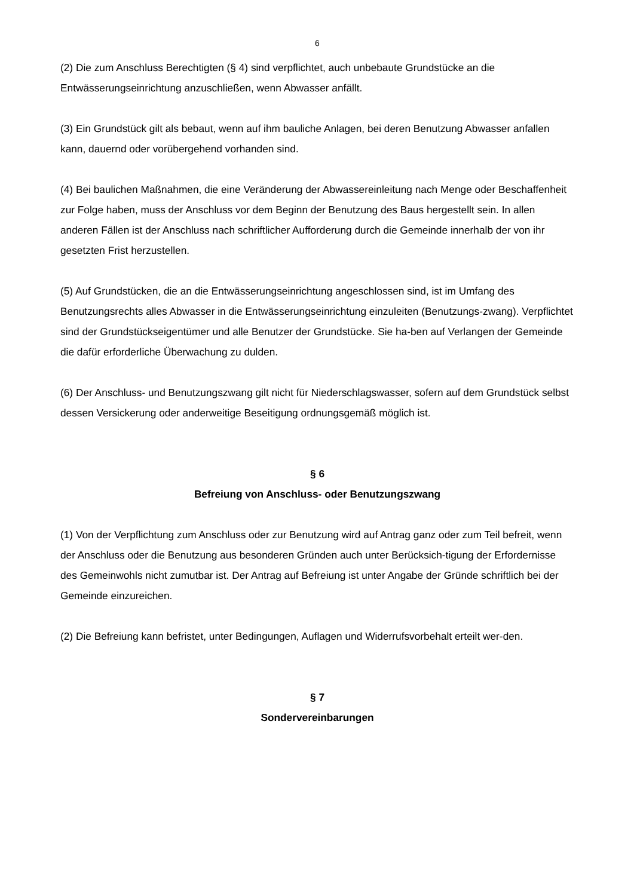6
(2) Die zum Anschluss Berechtigten (§ 4) sind verpflichtet, auch unbebaute Grundstücke an die Entwässerungseinrichtung anzuschließen, wenn Abwasser anfällt.
(3) Ein Grundstück gilt als bebaut, wenn auf ihm bauliche Anlagen, bei deren Benutzung Abwasser anfallen kann, dauernd oder vorübergehend vorhanden sind.
(4) Bei baulichen Maßnahmen, die eine Veränderung der Abwassereinleitung nach Menge oder Beschaffenheit zur Folge haben, muss der Anschluss vor dem Beginn der Benutzung des Baus hergestellt sein. In allen anderen Fällen ist der Anschluss nach schriftlicher Aufforderung durch die Gemeinde innerhalb der von ihr gesetzten Frist herzustellen.
(5) Auf Grundstücken, die an die Entwässerungseinrichtung angeschlossen sind, ist im Umfang des Benutzungsrechts alles Abwasser in die Entwässerungseinrichtung einzuleiten (Benutzungs-zwang). Verpflichtet sind der Grundstückseigentümer und alle Benutzer der Grundstücke. Sie ha-ben auf Verlangen der Gemeinde die dafür erforderliche Überwachung zu dulden.
(6) Der Anschluss- und Benutzungszwang gilt nicht für Niederschlagswasser, sofern auf dem Grundstück selbst dessen Versickerung oder anderweitige Beseitigung ordnungsgemäß möglich ist.
§ 6
Befreiung von Anschluss- oder Benutzungszwang
(1) Von der Verpflichtung zum Anschluss oder zur Benutzung wird auf Antrag ganz oder zum Teil befreit, wenn der Anschluss oder die Benutzung aus besonderen Gründen auch unter Berücksich-tigung der Erfordernisse des Gemeinwohls nicht zumutbar ist. Der Antrag auf Befreiung ist unter Angabe der Gründe schriftlich bei der Gemeinde einzureichen.
(2) Die Befreiung kann befristet, unter Bedingungen, Auflagen und Widerrufsvorbehalt erteilt wer-den.
§ 7
Sondervereinbarungen